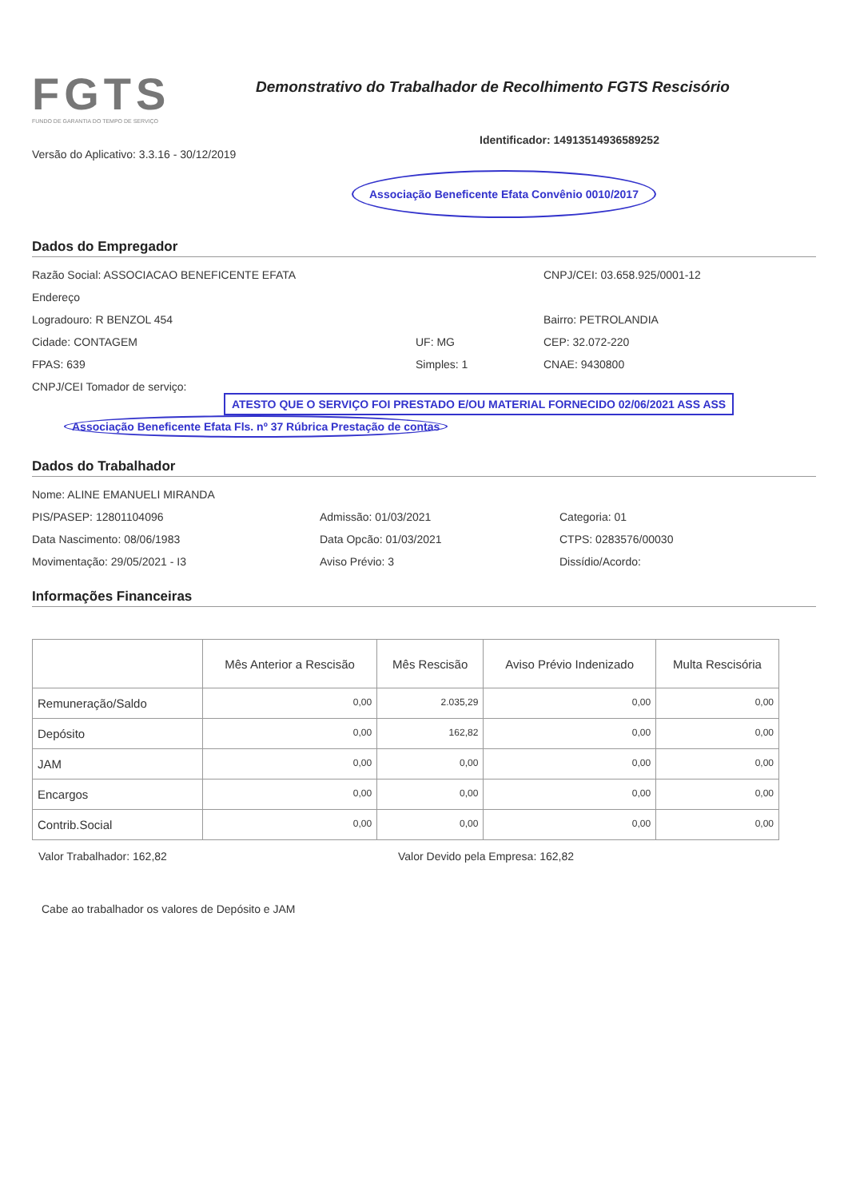FGTS
FUNDO DE GARANTIA DO TEMPO DE SERVIÇO
Demonstrativo do Trabalhador de Recolhimento FGTS Rescisório
Versão do Aplicativo: 3.3.16 - 30/12/2019
Identificador: 14913514936589252
Associação Beneficente Efata Convênio 0010/2017
Dados do Empregador
Razão Social: ASSOCIACAO BENEFICENTE EFATA CNPJ/CEI: 03.658.925/0001-12
Endereço
Logradouro: R BENZOL 454 Bairro: PETROLANDIA
Cidade: CONTAGEM UF: MG CEP: 32.072-220
FPAS: 639 Simples: 1 CNAE: 9430800
CNPJ/CEI Tomador de serviço:
ATESTO QUE O SERVIÇO FOI PRESTADO E/OU MATERIAL FORNECIDO 02/06/2021 ASS ASS
Associação Beneficente Efata Fls. nº 37 Rúbrica Prestação de contas
Dados do Trabalhador
Nome: ALINE EMANUELI MIRANDA
PIS/PASEP: 12801104096 Admissão: 01/03/2021 Categoria: 01
Data Nascimento: 08/06/1983 Data Opcão: 01/03/2021 CTPS: 0283576/00030
Movimentação: 29/05/2021 - I3 Aviso Prévio: 3 Dissídio/Acordo:
Informações Financeiras
| | Mês Anterior a Rescisão | Mês Rescisão | Aviso Prévio Indenizado | Multa Rescisória |
| --- | --- | --- | --- | --- |
| Remuneração/Saldo | 0,00 | 2.035,29 | 0,00 | 0,00 |
| Depósito | 0,00 | 162,82 | 0,00 | 0,00 |
| JAM | 0,00 | 0,00 | 0,00 | 0,00 |
| Encargos | 0,00 | 0,00 | 0,00 | 0,00 |
| Contrib.Social | 0,00 | 0,00 | 0,00 | 0,00 |
Valor Trabalhador: 162,82 Valor Devido pela Empresa: 162,82
Cabe ao trabalhador os valores de Depósito e JAM